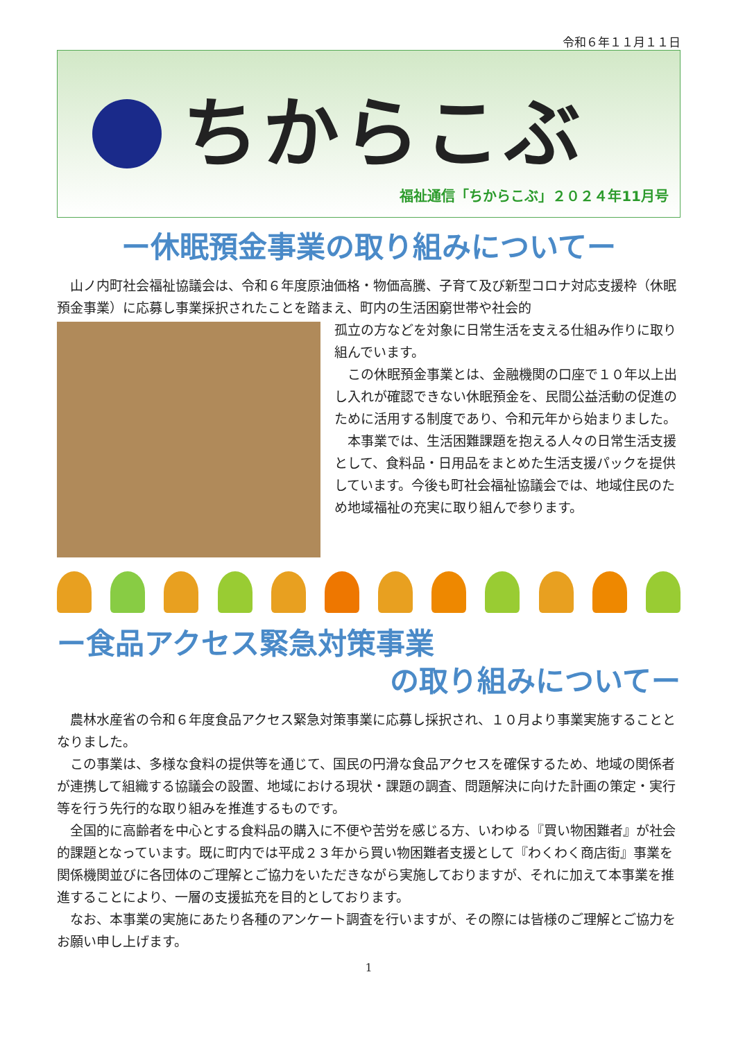令和６年１１月１１日
ちからこぶ
福祉通信「ちからこぶ」２０２４年11月号
ー休眠預金事業の取り組みについてー
　山ノ内町社会福祉協議会は、令和６年度原油価格・物価高騰、子育て及び新型コロナ対応支援枠（休眠預金事業）に応募し事業採択されたことを踏まえ、町内の生活困窮世帯や社会的
孤立の方などを対象に日常生活を支える仕組み作りに取り組んでいます。
　この休眠預金事業とは、金融機関の口座で１０年以上出し入れが確認できない休眠預金を、民間公益活動の促進のために活用する制度であり、令和元年から始まりました。
　本事業では、生活困難課題を抱える人々の日常生活支援として、食料品・日用品をまとめた生活支援パックを提供しています。今後も町社会福祉協議会では、地域住民のため地域福祉の充実に取り組んで参ります。
ー食品アクセス緊急対策事業
の取り組みについてー
　農林水産省の令和６年度食品アクセス緊急対策事業に応募し採択され、１０月より事業実施することとなりました。
　この事業は、多様な食料の提供等を通じて、国民の円滑な食品アクセスを確保するため、地域の関係者が連携して組織する協議会の設置、地域における現状・課題の調査、問題解決に向けた計画の策定・実行等を行う先行的な取り組みを推進するものです。
　全国的に高齢者を中心とする食料品の購入に不便や苦労を感じる方、いわゆる『買い物困難者』が社会的課題となっています。既に町内では平成２３年から買い物困難者支援として『わくわく商店街』事業を関係機関並びに各団体のご理解とご協力をいただきながら実施しておりますが、それに加えて本事業を推進することにより、一層の支援拡充を目的としております。
　なお、本事業の実施にあたり各種のアンケート調査を行いますが、その際には皆様のご理解とご協力をお願い申し上げます。
1